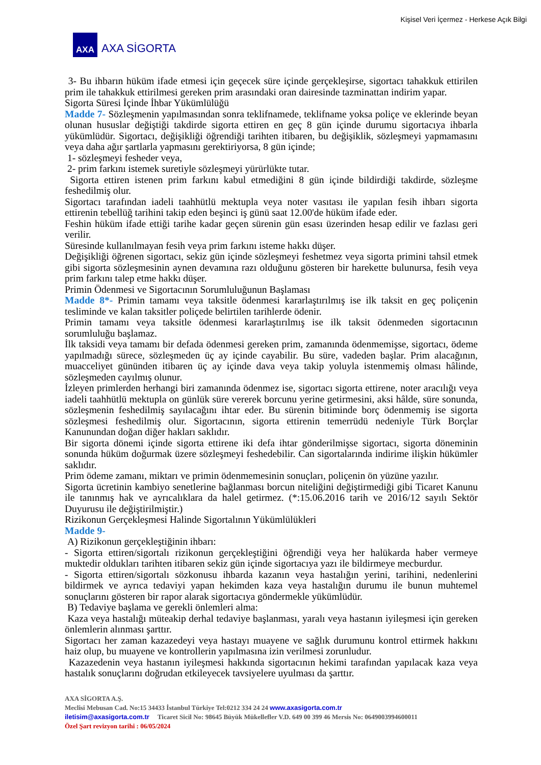Kişisel Veri İçermez - Herkese Açık Bilgi
AXA
AXA SİGORTA
3- Bu ihbarın hüküm ifade etmesi için geçecek süre içinde gerçekleşirse, sigortacı tahakkuk ettirilen prim ile tahakkuk ettirilmesi gereken prim arasındaki oran dairesinde tazminattan indirim yapar.
Sigorta Süresi İçinde İhbar Yükümlülüğü
Madde 7- Sözleşmenin yapılmasından sonra teklifnamede, teklifname yoksa poliçe ve eklerinde beyan olunan hususlar değiştiği takdirde sigorta ettiren en geç 8 gün içinde durumu sigortacıya ihbarla yükümlüdür. Sigortacı, değişikliği öğrendiği tarihten itibaren, bu değişiklik, sözleşmeyi yapmamasını veya daha ağır şartlarla yapmasını gerektiriyorsa, 8 gün içinde;
1- sözleşmeyi fesheder veya,
2- prim farkını istemek suretiyle sözleşmeyi yürürlükte tutar.
Sigorta ettiren istenen prim farkını kabul etmediğini 8 gün içinde bildirdiği takdirde, sözleşme feshedilmiş olur.
Sigortacı tarafından iadeli taahhütlü mektupla veya noter vasıtası ile yapılan fesih ihbarı sigorta ettirenin tebellüğ tarihini takip eden beşinci iş günü saat 12.00'de hüküm ifade eder.
Feshin hüküm ifade ettiği tarihe kadar geçen sürenin gün esası üzerinden hesap edilir ve fazlası geri verilir.
Süresinde kullanılmayan fesih veya prim farkını isteme hakkı düşer.
Değişikliği öğrenen sigortacı, sekiz gün içinde sözleşmeyi feshetmez veya sigorta primini tahsil etmek gibi sigorta sözleşmesinin aynen devamına razı olduğunu gösteren bir harekette bulunursa, fesih veya prim farkını talep etme hakkı düşer.
Primin Ödenmesi ve Sigortacının Sorumluluğunun Başlaması
Madde 8*- Primin tamamı veya taksitle ödenmesi kararlaştırılmış ise ilk taksit en geç poliçenin tesliminde ve kalan taksitler poliçede belirtilen tarihlerde ödenir.
Primin tamamı veya taksitle ödenmesi kararlaştırılmış ise ilk taksit ödenmeden sigortacının sorumluluğu başlamaz.
İlk taksidi veya tamamı bir defada ödenmesi gereken prim, zamanında ödenmemişse, sigortacı, ödeme yapılmadığı sürece, sözleşmeden üç ay içinde cayabilir. Bu süre, vadeden başlar. Prim alacağının, muacceliyet gününden itibaren üç ay içinde dava veya takip yoluyla istenmemiş olması hâlinde, sözleşmeden cayılmış olunur.
İzleyen primlerden herhangi biri zamanında ödenmez ise, sigortacı sigorta ettirene, noter aracılığı veya iadeli taahhütlü mektupla on günlük süre vererek borcunu yerine getirmesini, aksi hâlde, süre sonunda, sözleşmenin feshedilmiş sayılacağını ihtar eder. Bu sürenin bitiminde borç ödenmemiş ise sigorta sözleşmesi feshedilmiş olur. Sigortacının, sigorta ettirenin temerrüdü nedeniyle Türk Borçlar Kanunundan doğan diğer hakları saklıdır.
Bir sigorta dönemi içinde sigorta ettirene iki defa ihtar gönderilmişse sigortacı, sigorta döneminin sonunda hüküm doğurmak üzere sözleşmeyi feshedebilir. Can sigortalarında indirime ilişkin hükümler saklıdır.
Prim ödeme zamanı, miktarı ve primin ödenmemesinin sonuçları, poliçenin ön yüzüne yazılır.
Sigorta ücretinin kambiyo senetlerine bağlanması borcun niteliğini değiştirmediği gibi Ticaret Kanunu ile tanınmış hak ve ayrıcalıklara da halel getirmez. (*:15.06.2016 tarih ve 2016/12 sayılı Sektör Duyurusu ile değiştirilmiştir.)
Rizikonun Gerçekleşmesi Halinde Sigortalının Yükümlülükleri
Madde 9-
A) Rizikonun gerçekleştiğinin ihbarı:
- Sigorta ettiren/sigortalı rizikonun gerçekleştiğini öğrendiği veya her halükarda haber vermeye muktedir oldukları tarihten itibaren sekiz gün içinde sigortacıya yazı ile bildirmeye mecburdur.
- Sigorta ettiren/sigortalı sözkonusu ihbarda kazanın veya hastalığın yerini, tarihini, nedenlerini bildirmek ve ayrıca tedaviyi yapan hekimden kaza veya hastalığın durumu ile bunun muhtemel sonuçlarını gösteren bir rapor alarak sigortacıya göndermekle yükümlüdür.
B) Tedaviye başlama ve gerekli önlemleri alma:
Kaza veya hastalığı müteakip derhal tedaviye başlanması, yaralı veya hastanın iyileşmesi için gereken önlemlerin alınması şarttır.
Sigortacı her zaman kazazedeyi veya hastayı muayene ve sağlık durumunu kontrol ettirmek hakkını haiz olup, bu muayene ve kontrollerin yapılmasına izin verilmesi zorunludur.
Kazazedenin veya hastanın iyileşmesi hakkında sigortacının hekimi tarafından yapılacak kaza veya hastalık sonuçlarını doğrudan etkileyecek tavsiyelere uyulması da şarttır.
AXA SİGORTA A.Ş.
Meclisi Mebusan Cad. No:15 34433 İstanbul Türkiye Tel:0212 334 24 24 www.axasigorta.com.tr
iletisim@axasigorta.com.tr Ticaret Sicil No: 98645 Büyük Mükellefler V.D. 649 00 399 46 Mersis No: 0649003994600011
Özel Şart revizyon tarihi : 06/05/2024